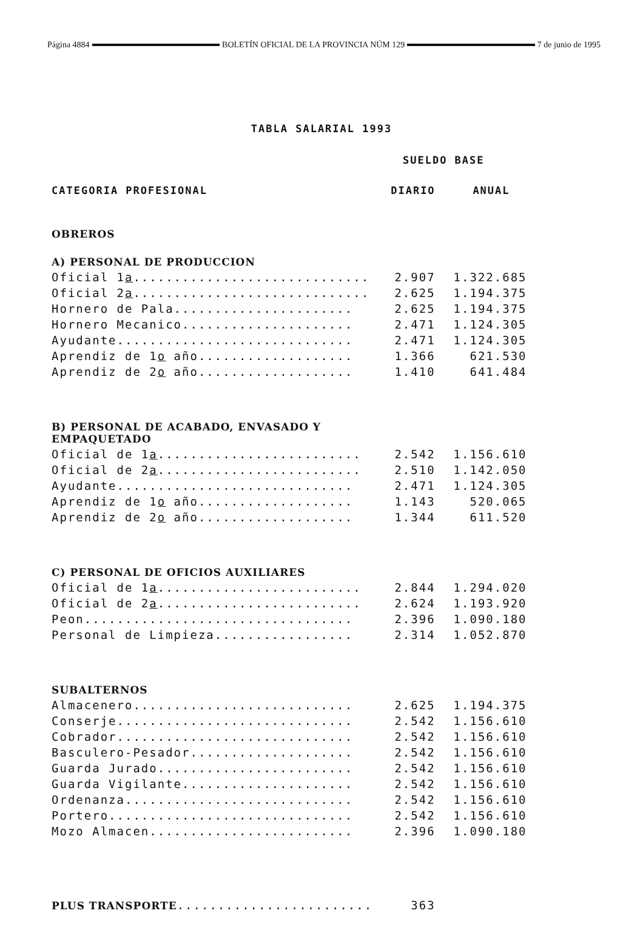Página 4884 BOLETÍN OFICIAL DE LA PROVINCIA NÚM 129 7 de junio de 1995
TABLA SALARIAL 1993
| | SUELDO BASE | |
| CATEGORIA PROFESIONAL | DIARIO | ANUAL |
| OBREROS | | |
| A) PERSONAL DE PRODUCCION | | |
| Oficial 1 a ............................. | 2.907 | 1.322.685 |
| Oficial 2 a ............................. | 2.625 | 1.194.375 |
| Hornero de Pala...................... | 2.625 | 1.194.375 |
| Hornero Mecanico..................... | 2.471 | 1.124.305 |
| Ayudante............................. | 2.471 | 1.124.305 |
| Aprendiz de 1 o año................... | 1.366 | 621.530 |
| Aprendiz de 2 o año................... | 1.410 | 641.484 |
| B) PERSONAL DE ACABADO, ENVASADO Y EMPAQUETADO | | |
| Oficial de 1 a ......................... | 2.542 | 1.156.610 |
| Oficial de 2 a ......................... | 2.510 | 1.142.050 |
| Ayudante............................. | 2.471 | 1.124.305 |
| Aprendiz de 1 o año................... | 1.143 | 520.065 |
| Aprendiz de 2 o año................... | 1.344 | 611.520 |
| C) PERSONAL DE OFICIOS AUXILIARES | | |
| Oficial de 1 a ......................... | 2.844 | 1.294.020 |
| Oficial de 2 a ......................... | 2.624 | 1.193.920 |
| Peon................................. | 2.396 | 1.090.180 |
| Personal de Limpieza................. | 2.314 | 1.052.870 |
| SUBALTERNOS | | |
| Almacenero........................... | 2.625 | 1.194.375 |
| Conserje............................. | 2.542 | 1.156.610 |
| Cobrador............................. | 2.542 | 1.156.610 |
| Basculero-Pesador.................... | 2.542 | 1.156.610 |
| Guarda Jurado........................ | 2.542 | 1.156.610 |
| Guarda Vigilante..................... | 2.542 | 1.156.610 |
| Ordenanza............................ | 2.542 | 1.156.610 |
| Portero.............................. | 2.542 | 1.156.610 |
| Mozo Almacen......................... | 2.396 | 1.090.180 |
| PLUS TRANSPORTE ........................ | 363 | |